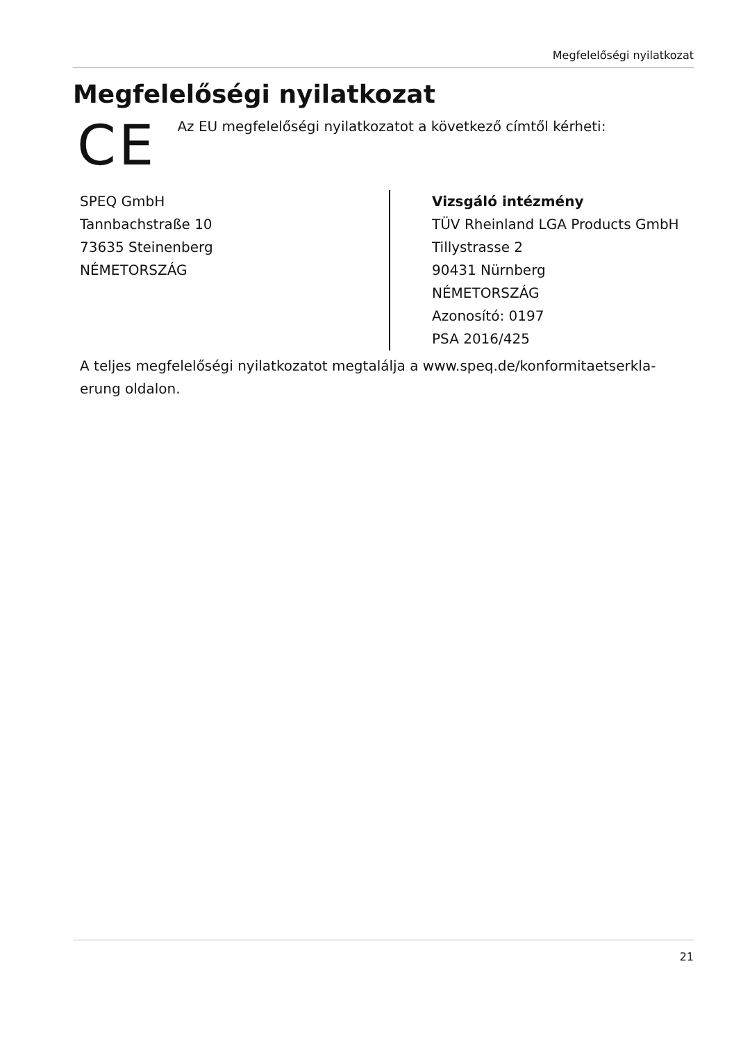Megfelelőségi nyilatkozat
Megfelelőségi nyilatkozat
CE
Az EU megfelelőségi nyilatkozatot a következő címtől kérheti:
SPEQ GmbH
Tannbachstraße 10
73635 Steinenberg
NÉMETORSZÁG
Vizsgáló intézmény
TÜV Rheinland LGA Products GmbH
Tillystrasse 2
90431 Nürnberg
NÉMETORSZÁG
Azonosító: 0197
PSA 2016/425
A teljes megfelelőségi nyilatkozatot megtalálja a www.speq.de/konformitaetserkla-
erung oldalon.
21